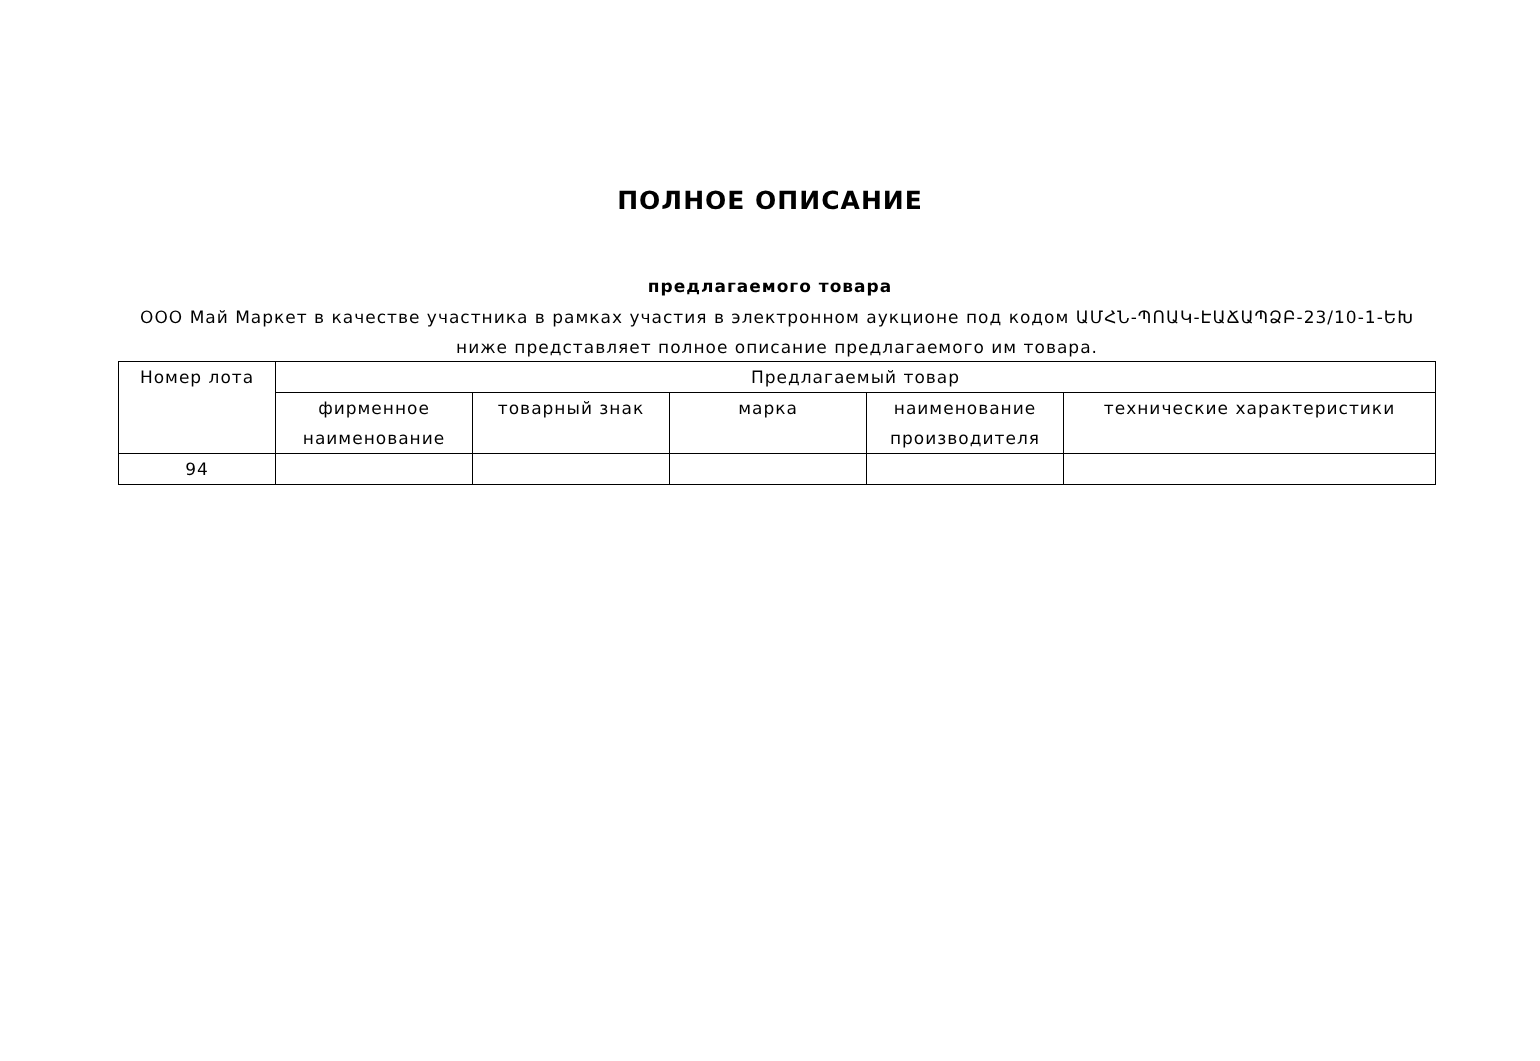ПОЛНОЕ ОПИСАНИЕ
предлагаемого товара
ООО Май Маркет в качестве участника в рамках участия в электронном аукционе под кодом ԱՄՀՆ-ՊՈԱԿ-ԷԱՃԱՊՁԲ-23/10-1-ԵԽ ниже представляет полное описание предлагаемого им товара.
| Номер лота | Предлагаемый товар | | | | |
| --- | --- | --- | --- | --- | --- |
| | фирменное наименование | товарный знак | марка | наименование производителя | технические характеристики |
| 94 | | | | | |